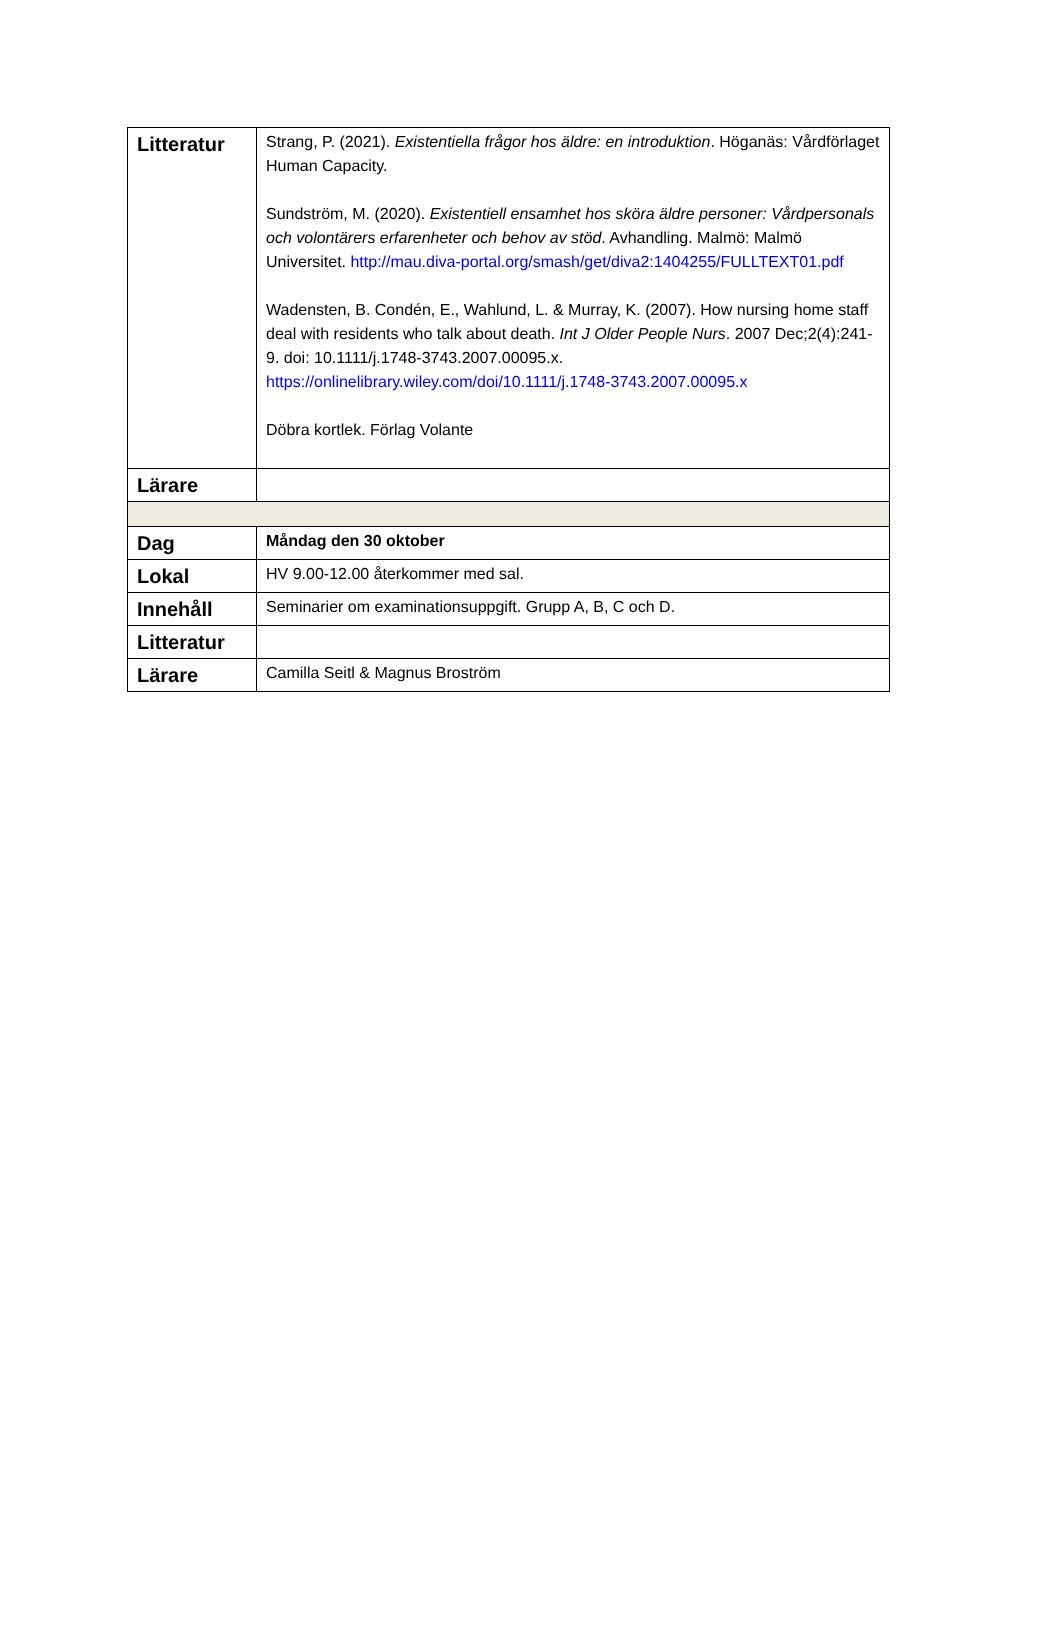| Litteratur | Strang, P. (2021). Existentiella frågor hos äldre: en introduktion . Höganäs: Vårdförlaget Human Capacity. Sundström, M. (2020). Existentiell ensamhet hos sköra äldre personer: Vårdpersonals och volontärers erfarenheter och behov av stöd . Avhandling. Malmö: Malmö Universitet. http://mau.diva-portal.org/smash/get/diva2:1404255/FULLTEXT01.pdf Wadensten, B. Condén, E., Wahlund, L. & Murray, K. (2007). How nursing home staff deal with residents who talk about death. Int J Older People Nurs . 2007 Dec;2(4):241-9. doi: 10.1111/j.1748-3743.2007.00095.x. https://onlinelibrary.wiley.com/doi/10.1111/j.1748-3743.2007.00095.x Döbra kortlek. Förlag Volante |
| Lärare | |
| Dag | Måndag den 30 oktober |
| Lokal | HV 9.00-12.00 återkommer med sal. |
| Innehåll | Seminarier om examinationsuppgift. Grupp A, B, C och D. |
| Litteratur | |
| Lärare | Camilla Seitl & Magnus Broström |